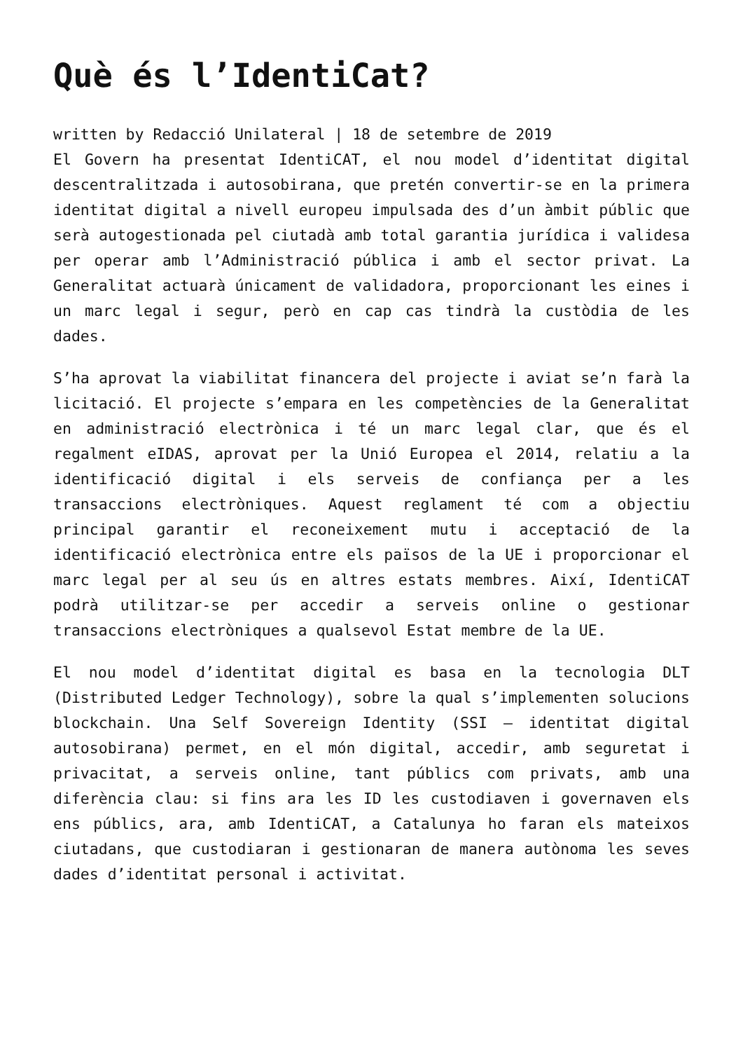Què és l’IdentiCat?
written by Redacció Unilateral | 18 de setembre de 2019
El Govern ha presentat IdentiCAT, el nou model d’identitat digital descentralitzada i autosobirana, que pretén convertir-se en la primera identitat digital a nivell europeu impulsada des d’un àmbit públic que serà autogestionada pel ciutadà amb total garantia jurídica i validesa per operar amb l’Administració pública i amb el sector privat. La Generalitat actuarà únicament de validadora, proporcionant les eines i un marc legal i segur, però en cap cas tindrà la custòdia de les dades.
S’ha aprovat la viabilitat financera del projecte i aviat se’n farà la licitació. El projecte s’empara en les competències de la Generalitat en administració electrònica i té un marc legal clar, que és el regalment eIDAS, aprovat per la Unió Europea el 2014, relatiu a la identificació digital i els serveis de confiança per a les transaccions electròniques. Aquest reglament té com a objectiu principal garantir el reconeixement mutu i acceptació de la identificació electrònica entre els països de la UE i proporcionar el marc legal per al seu ús en altres estats membres. Així, IdentiCAT podrà utilitzar-se per accedir a serveis online o gestionar transaccions electròniques a qualsevol Estat membre de la UE.
El nou model d’identitat digital es basa en la tecnologia DLT (Distributed Ledger Technology), sobre la qual s’implementen solucions blockchain. Una Self Sovereign Identity (SSI – identitat digital autosobirana) permet, en el món digital, accedir, amb seguretat i privacitat, a serveis online, tant públics com privats, amb una diferència clau: si fins ara les ID les custodiaven i governaven els ens públics, ara, amb IdentiCAT, a Catalunya ho faran els mateixos ciutadans, que custodiaran i gestionaran de manera autònoma les seves dades d’identitat personal i activitat.